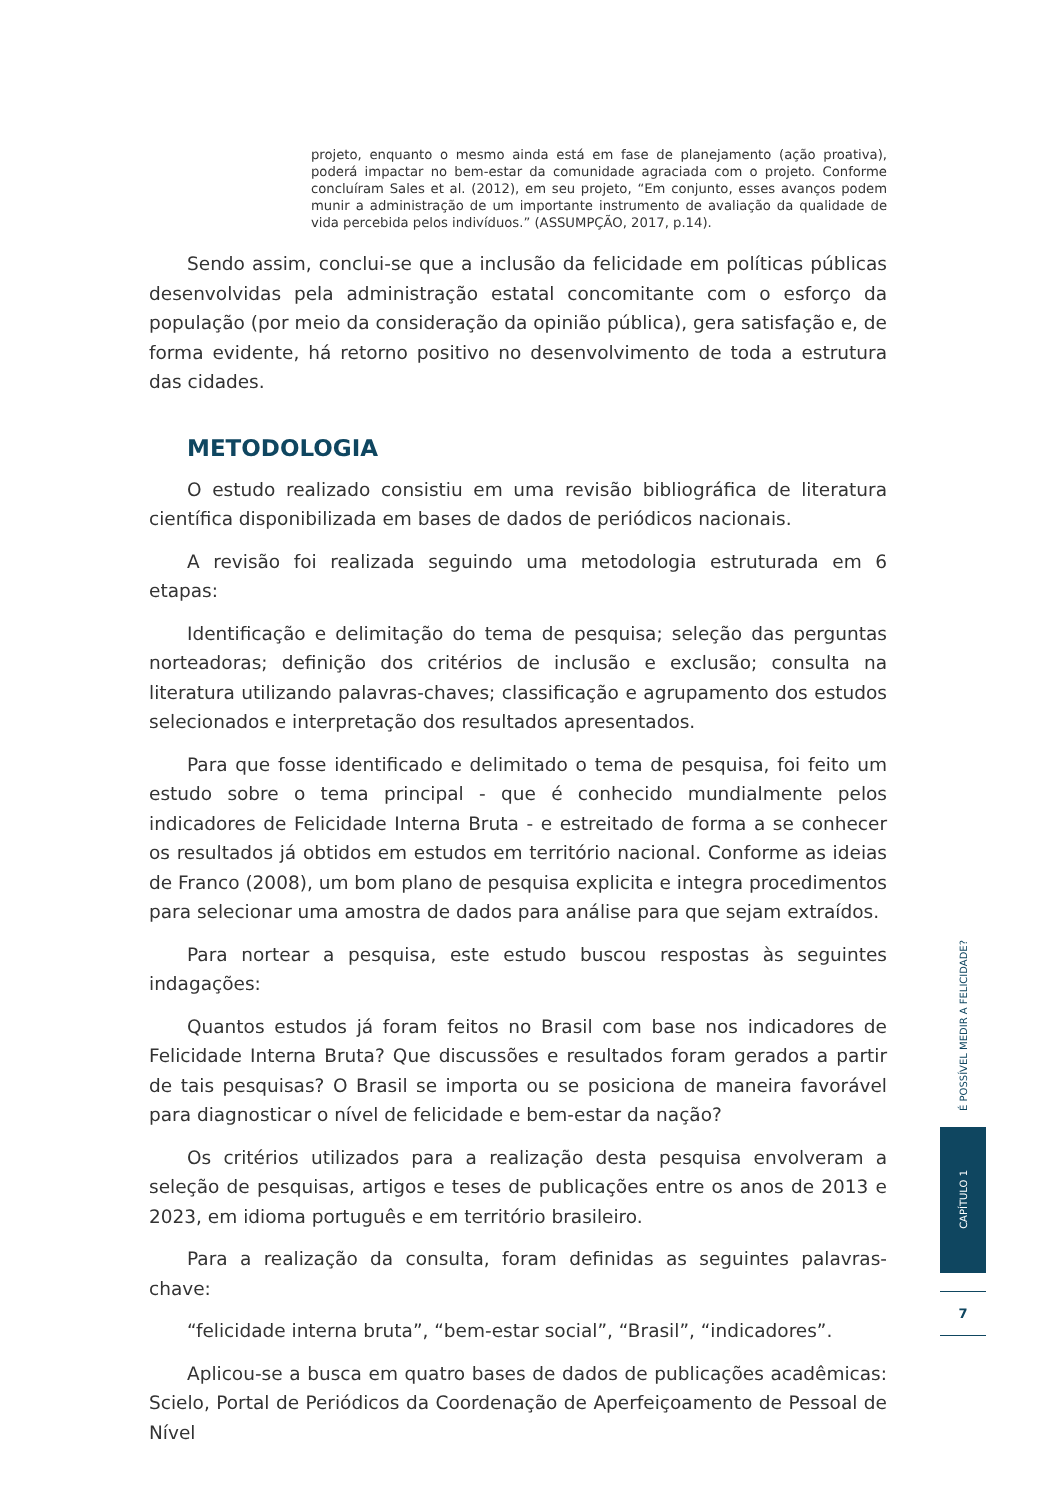projeto, enquanto o mesmo ainda está em fase de planejamento (ação proativa), poderá impactar no bem-estar da comunidade agraciada com o projeto. Conforme concluíram Sales et al. (2012), em seu projeto, “Em conjunto, esses avanços podem munir a administração de um importante instrumento de avaliação da qualidade de vida percebida pelos indivíduos.” (ASSUMPÇÃO, 2017, p.14).
Sendo assim, conclui-se que a inclusão da felicidade em políticas públicas desenvolvidas pela administração estatal concomitante com o esforço da população (por meio da consideração da opinião pública), gera satisfação e, de forma evidente, há retorno positivo no desenvolvimento de toda a estrutura das cidades.
METODOLOGIA
O estudo realizado consistiu em uma revisão bibliográfica de literatura científica disponibilizada em bases de dados de periódicos nacionais.
A revisão foi realizada seguindo uma metodologia estruturada em 6 etapas:
Identificação e delimitação do tema de pesquisa; seleção das perguntas norteadoras; definição dos critérios de inclusão e exclusão; consulta na literatura utilizando palavras-chaves; classificação e agrupamento dos estudos selecionados e interpretação dos resultados apresentados.
Para que fosse identificado e delimitado o tema de pesquisa, foi feito um estudo sobre o tema principal - que é conhecido mundialmente pelos indicadores de Felicidade Interna Bruta - e estreitado de forma a se conhecer os resultados já obtidos em estudos em território nacional. Conforme as ideias de Franco (2008), um bom plano de pesquisa explicita e integra procedimentos para selecionar uma amostra de dados para análise para que sejam extraídos.
Para nortear a pesquisa, este estudo buscou respostas às seguintes indagações:
Quantos estudos já foram feitos no Brasil com base nos indicadores de Felicidade Interna Bruta? Que discussões e resultados foram gerados a partir de tais pesquisas? O Brasil se importa ou se posiciona de maneira favorável para diagnosticar o nível de felicidade e bem-estar da nação?
Os critérios utilizados para a realização desta pesquisa envolveram a seleção de pesquisas, artigos e teses de publicações entre os anos de 2013 e 2023, em idioma português e em território brasileiro.
Para a realização da consulta, foram definidas as seguintes palavras-chave:
“felicidade interna bruta”, “bem-estar social”, “Brasil”, “indicadores”.
Aplicou-se a busca em quatro bases de dados de publicações acadêmicas: Scielo, Portal de Periódicos da Coordenação de Aperfeiçoamento de Pessoal de Nível
É POSSÍVEL MEDIR A FELICIDADE?
CAPÍTULO 1
7